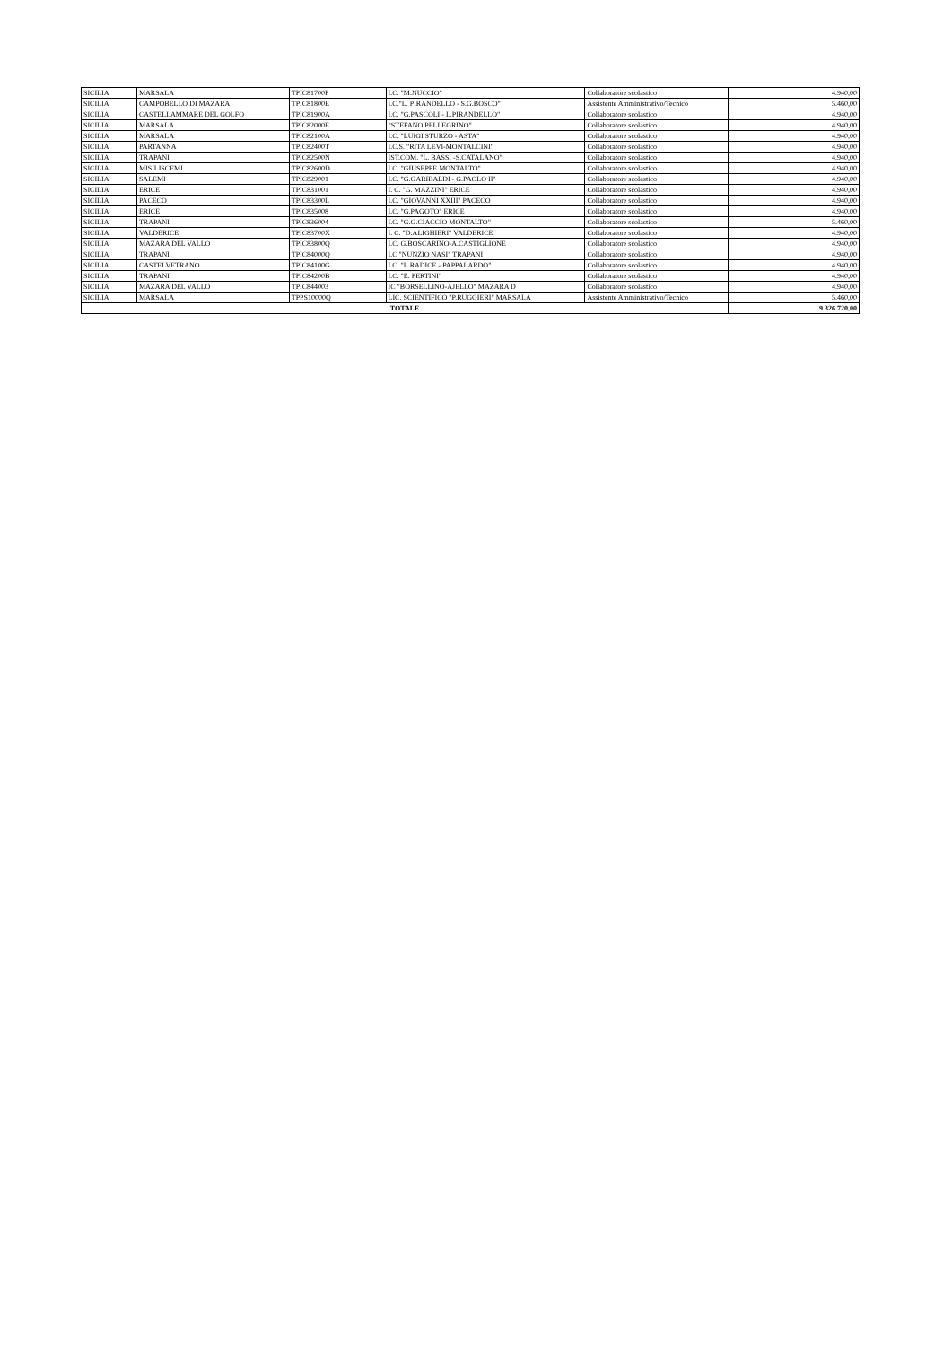| SICILIA | MARSALA | TPIC81700P | I.C. "M.NUCCIO" | Collaboratore scolastico | 4.940,00 |
| SICILIA | CAMPOBELLO DI MAZARA | TPIC81800E | I.C."L. PIRANDELLO - S.G.BOSCO" | Assistente Amministrativo/Tecnico | 5.460,00 |
| SICILIA | CASTELLAMMARE DEL GOLFO | TPIC81900A | I.C. "G.PASCOLI - L.PIRANDELLO" | Collaboratore scolastico | 4.940,00 |
| SICILIA | MARSALA | TPIC82000E | "STEFANO PELLEGRINO" | Collaboratore scolastico | 4.940,00 |
| SICILIA | MARSALA | TPIC82100A | I.C. "LUIGI STURZO - ASTA" | Collaboratore scolastico | 4.940,00 |
| SICILIA | PARTANNA | TPIC82400T | I.C.S. "RITA LEVI-MONTALCINI" | Collaboratore scolastico | 4.940,00 |
| SICILIA | TRAPANI | TPIC82500N | IST.COM. "L. BASSI -S.CATALANO" | Collaboratore scolastico | 4.940,00 |
| SICILIA | MISILISCEMI | TPIC82600D | I.C. "GIUSEPPE MONTALTO" | Collaboratore scolastico | 4.940,00 |
| SICILIA | SALEMI | TPIC829001 | I.C. "G.GARIBALDI - G.PAOLO II" | Collaboratore scolastico | 4.940,00 |
| SICILIA | ERICE | TPIC831001 | I. C. "G. MAZZINI" ERICE | Collaboratore scolastico | 4.940,00 |
| SICILIA | PACECO | TPIC83300L | I.C. "GIOVANNI XXIII" PACECO | Collaboratore scolastico | 4.940,00 |
| SICILIA | ERICE | TPIC835008 | I.C. "G.PAGOTO" ERICE | Collaboratore scolastico | 4.940,00 |
| SICILIA | TRAPANI | TPIC836004 | I.C. "G.G.CIACCIO MONTALTO" | Collaboratore scolastico | 5.460,00 |
| SICILIA | VALDERICE | TPIC83700X | I. C. "D.ALIGHIERI" VALDERICE | Collaboratore scolastico | 4.940,00 |
| SICILIA | MAZARA DEL VALLO | TPIC83800Q | I.C. G.BOSCARINO-A.CASTIGLIONE | Collaboratore scolastico | 4.940,00 |
| SICILIA | TRAPANI | TPIC84000Q | I.C "NUNZIO NASI" TRAPANI | Collaboratore scolastico | 4.940,00 |
| SICILIA | CASTELVETRANO | TPIC84100G | I.C. "L.RADICE - PAPPALARDO" | Collaboratore scolastico | 4.940,00 |
| SICILIA | TRAPANI | TPIC84200B | I.C. "E. PERTINI" | Collaboratore scolastico | 4.940,00 |
| SICILIA | MAZARA DEL VALLO | TPIC844003 | IC "BORSELLINO-AJELLO" MAZARA D | Collaboratore scolastico | 4.940,00 |
| SICILIA | MARSALA | TPPS10000Q | LIC. SCIENTIFICO "P.RUGGIERI" MARSALA | Assistente Amministrativo/Tecnico | 5.460,00 |
| TOTALE | | | | | 9.326.720,00 |